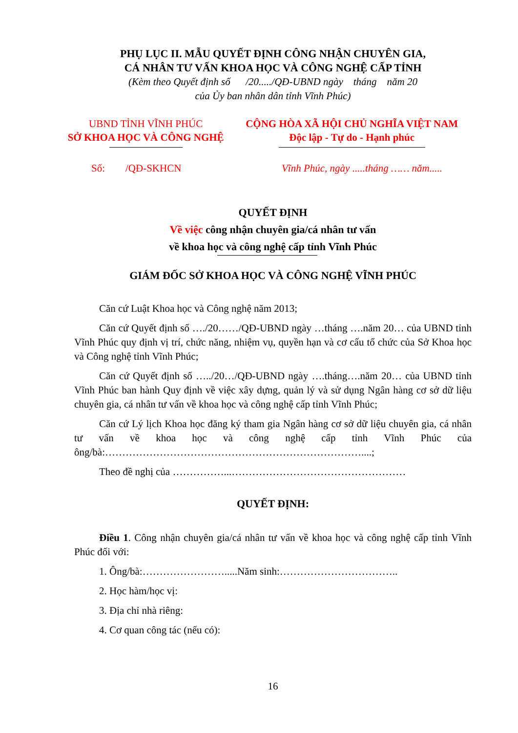PHỤ LỤC II. MẪU QUYẾT ĐỊNH CÔNG NHẬN CHUYÊN GIA,
CÁ NHÂN TƯ VẤN KHOA HỌC VÀ CÔNG NGHỆ CẤP TỈNH
(Kèm theo Quyết định số /20...../QĐ-UBND ngày tháng năm 20
của Ủy ban nhân dân tỉnh Vĩnh Phúc)
UBND TỈNH VĨNH PHÚC
SỞ KHOA HỌC VÀ CÔNG NGHỆ
CỘNG HÒA XÃ HỘI CHỦ NGHĨA VIỆT NAM
Độc lập - Tự do - Hạnh phúc
Số: /QĐ-SKHCN Vĩnh Phúc, ngày .....tháng …… năm.....
QUYẾT ĐỊNH
Về việc công nhận chuyên gia/cá nhân tư vấn
về khoa học và công nghệ cấp tỉnh Vĩnh Phúc
GIÁM ĐỐC SỞ KHOA HỌC VÀ CÔNG NGHỆ VĨNH PHÚC
Căn cứ Luật Khoa học và Công nghệ năm 2013;
Căn cứ Quyết định số …./20……/QĐ-UBND ngày …tháng ….năm 20… của UBND tỉnh Vĩnh Phúc quy định vị trí, chức năng, nhiệm vụ, quyền hạn và cơ cấu tổ chức của Sở Khoa học và Công nghệ tỉnh Vĩnh Phúc;
Căn cứ Quyết định số …../20…/QĐ-UBND ngày ….tháng….năm 20… của UBND tỉnh Vĩnh Phúc ban hành Quy định về việc xây dựng, quản lý và sử dụng Ngân hàng cơ sở dữ liệu chuyên gia, cá nhân tư vấn về khoa học và công nghệ cấp tỉnh Vĩnh Phúc;
Căn cứ Lý lịch Khoa học đăng ký tham gia Ngân hàng cơ sở dữ liệu chuyên gia, cá nhân tư vấn về khoa học và công nghệ cấp tỉnh Vĩnh Phúc của ông/bà:…………………………………………………………………....;
Theo đề nghị của ……………...……………………………………………
QUYẾT ĐỊNH:
Điều 1. Công nhận chuyên gia/cá nhân tư vấn về khoa học và công nghệ cấp tỉnh Vĩnh Phúc đối với:
1. Ông/bà:…………………….....Năm sinh:……………………………..
2. Học hàm/học vị:
3. Địa chỉ nhà riêng:
4. Cơ quan công tác (nếu có):
16